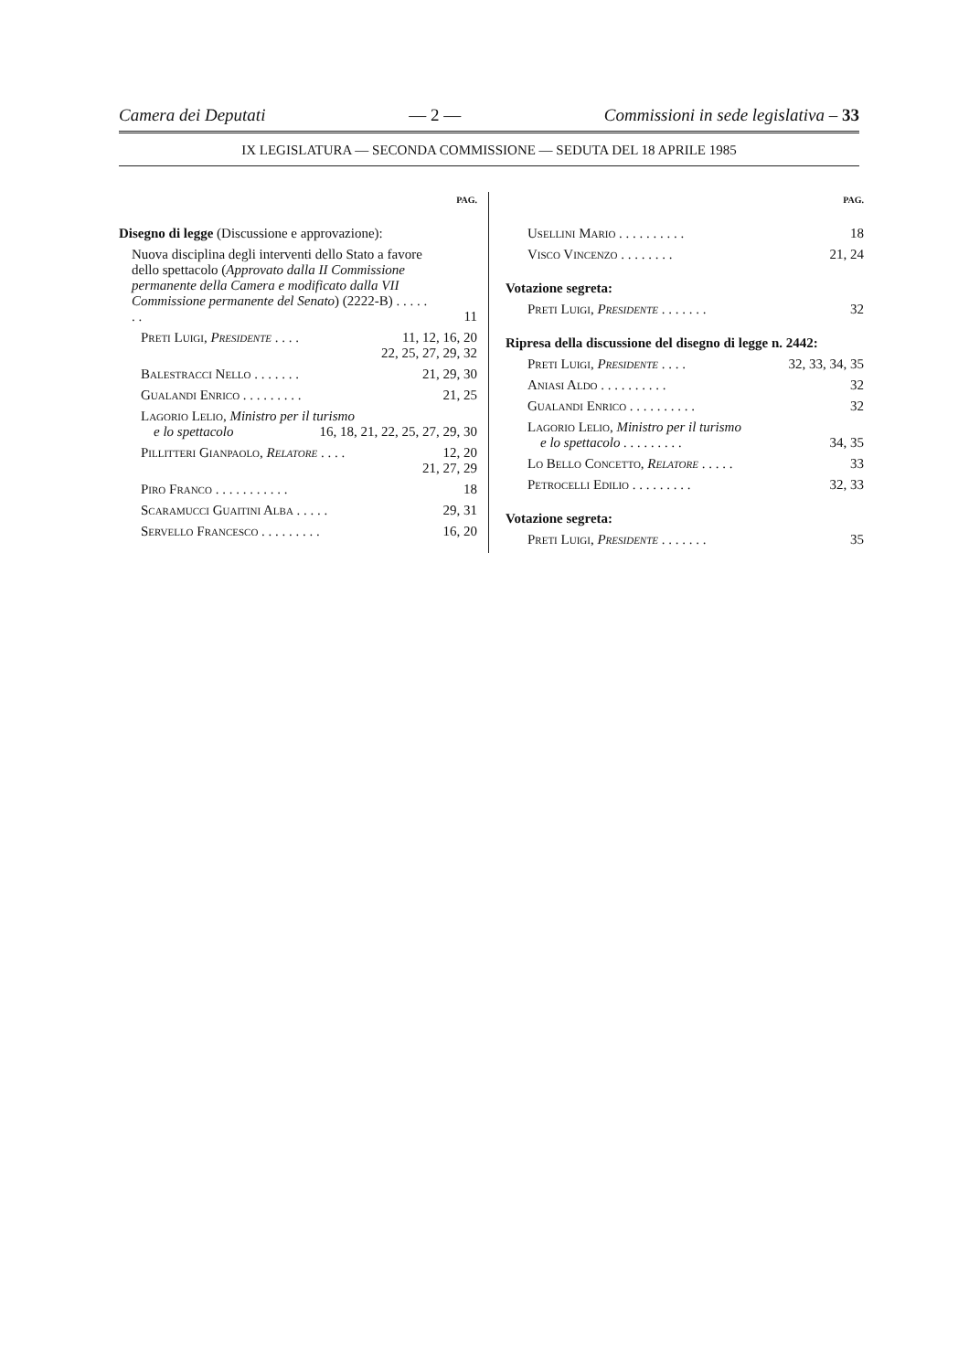Camera dei Deputati — 2 — Commissioni in sede legislativa – 33
IX LEGISLATURA — SECONDA COMMISSIONE — SEDUTA DEL 18 APRILE 1985
PAG.
Disegno di legge (Discussione e approvazione):
Nuova disciplina degli interventi dello Stato a favore dello spettacolo (Approvato dalla II Commissione permanente della Camera e modificato dalla VII Commissione permanente del Senato) (2222-B) . . . . . . . 11
Preti Luigi, Presidente . . . . 11, 12, 16, 20
22, 25, 27, 29, 32
Balestracci Nello . . . . . . . 21, 29, 30
Gualandi Enrico . . . . . . . . . 21, 25
Lagorio Lelio, Ministro per il turismo
e lo spettacolo 16, 18, 21, 22, 25, 27, 29, 30
Pillitteri Gianpaolo, Relatore . . . . 12, 20
21, 27, 29
Piro Franco . . . . . . . . . . . 18
Scaramucci Guaitini Alba . . . . . 29, 31
Servello Francesco . . . . . . . . . 16, 20
PAG.
Usellini Mario . . . . . . . . . . 18
Visco Vincenzo . . . . . . . . 21, 24
Votazione segreta:
Preti Luigi, Presidente . . . . . . . 32
Ripresa della discussione del disegno di legge n. 2442:
Preti Luigi, Presidente . . . . 32, 33, 34, 35
Aniasi Aldo . . . . . . . . . . 32
Gualandi Enrico . . . . . . . . . . 32
Lagorio Lelio, Ministro per il turismo
e lo spettacolo . . . . . . . . . 34, 35
Lo Bello Concetto, Relatore . . . . . 33
Petrocelli Edilio . . . . . . . . . 32, 33
Votazione segreta:
Preti Luigi, Presidente . . . . . . . 35